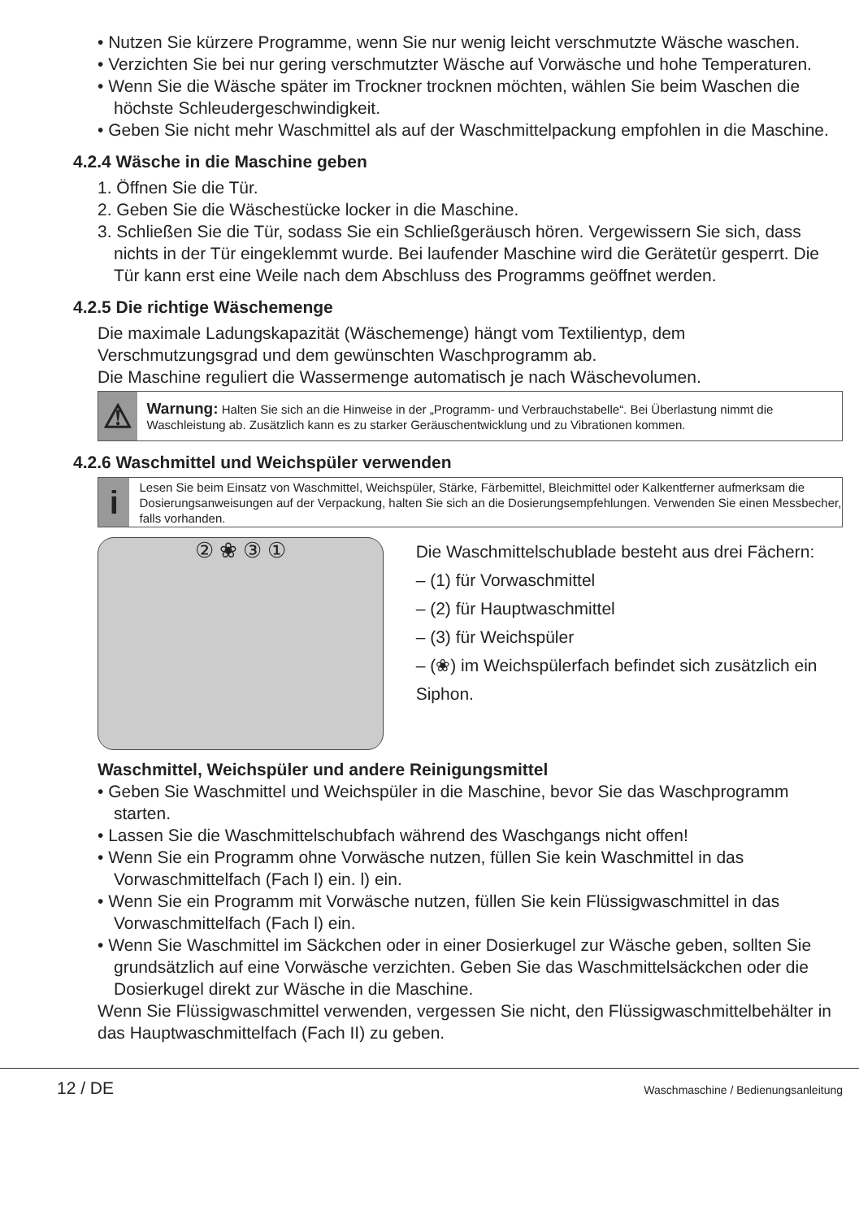• Nutzen Sie kürzere Programme, wenn Sie nur wenig leicht verschmutzte Wäsche waschen.
• Verzichten Sie bei nur gering verschmutzter Wäsche auf Vorwäsche und hohe Temperaturen.
• Wenn Sie die Wäsche später im Trockner trocknen möchten, wählen Sie beim Waschen die höchste Schleudergeschwindigkeit.
• Geben Sie nicht mehr Waschmittel als auf der Waschmittelpackung empfohlen in die Maschine.
4.2.4 Wäsche in die Maschine geben
1. Öffnen Sie die Tür.
2. Geben Sie die Wäschestücke locker in die Maschine.
3. Schließen Sie die Tür, sodass Sie ein Schließgeräusch hören. Vergewissern Sie sich, dass nichts in der Tür eingeklemmt wurde. Bei laufender Maschine wird die Gerätetür gesperrt. Die Tür kann erst eine Weile nach dem Abschluss des Programms geöffnet werden.
4.2.5 Die richtige Wäschemenge
Die maximale Ladungskapazität (Wäschemenge) hängt vom Textilientyp, dem Verschmutzungsgrad und dem gewünschten Waschprogramm ab.
Die Maschine reguliert die Wassermenge automatisch je nach Wäschevolumen.
⚠
Warnung: Halten Sie sich an die Hinweise in der „Programm- und Verbrauchstabelle“. Bei Überlastung nimmt die Waschleistung ab. Zusätzlich kann es zu starker Geräuschentwicklung und zu Vibrationen kommen.
4.2.6 Waschmittel und Weichspüler verwenden
i
Lesen Sie beim Einsatz von Waschmittel, Weichspüler, Stärke, Färbemittel, Bleichmittel oder Kalkentferner aufmerksam die Dosierungsanweisungen auf der Verpackung, halten Sie sich an die Dosierungsempfehlungen. Verwenden Sie einen Messbecher, falls vorhanden.
② ❀ ③ ①
Die Waschmittelschublade besteht aus drei Fächern:
– (1) für Vorwaschmittel
– (2) für Hauptwaschmittel
– (3) für Weichspüler
– (❀) im Weichspülerfach befindet sich zusätzlich ein Siphon.
Waschmittel, Weichspüler und andere Reinigungsmittel
• Geben Sie Waschmittel und Weichspüler in die Maschine, bevor Sie das Waschprogramm starten.
• Lassen Sie die Waschmittelschubfach während des Waschgangs nicht offen!
• Wenn Sie ein Programm ohne Vorwäsche nutzen, füllen Sie kein Waschmittel in das Vorwaschmittelfach (Fach l) ein. l) ein.
• Wenn Sie ein Programm mit Vorwäsche nutzen, füllen Sie kein Flüssigwaschmittel in das Vorwaschmittelfach (Fach l) ein.
• Wenn Sie Waschmittel im Säckchen oder in einer Dosierkugel zur Wäsche geben, sollten Sie grundsätzlich auf eine Vorwäsche verzichten. Geben Sie das Waschmittelsäckchen oder die Dosierkugel direkt zur Wäsche in die Maschine.
Wenn Sie Flüssigwaschmittel verwenden, vergessen Sie nicht, den Flüssigwaschmittelbehälter in das Hauptwaschmittelfach (Fach II) zu geben.
12 / DE Waschmaschine / Bedienungsanleitung